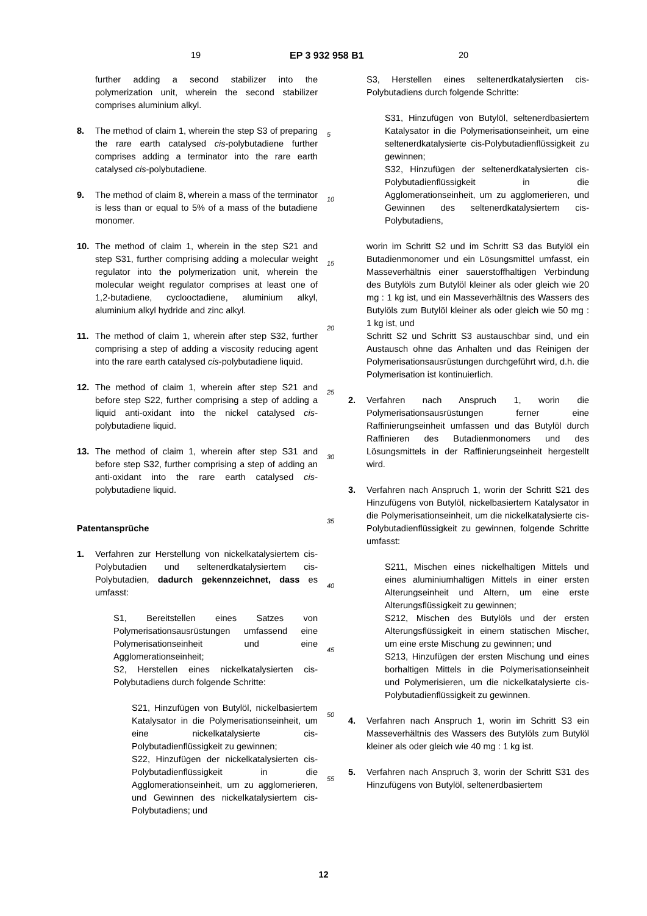19 EP 3 932 958 B1 20
further adding a second stabilizer into the polymerization unit, wherein the second stabilizer comprises aluminium alkyl.
8. The method of claim 1, wherein the step S3 of preparing the rare earth catalysed cis-polybutadiene further comprises adding a terminator into the rare earth catalysed cis-polybutadiene.
9. The method of claim 8, wherein a mass of the terminator is less than or equal to 5% of a mass of the butadiene monomer.
10. The method of claim 1, wherein in the step S21 and step S31, further comprising adding a molecular weight regulator into the polymerization unit, wherein the molecular weight regulator comprises at least one of 1,2-butadiene, cyclooctadiene, aluminium alkyl, aluminium alkyl hydride and zinc alkyl.
11. The method of claim 1, wherein after step S32, further comprising a step of adding a viscosity reducing agent into the rare earth catalysed cis-polybutadiene liquid.
12. The method of claim 1, wherein after step S21 and before step S22, further comprising a step of adding a liquid anti-oxidant into the nickel catalysed cis-polybutadiene liquid.
13. The method of claim 1, wherein after step S31 and before step S32, further comprising a step of adding an anti-oxidant into the rare earth catalysed cis-polybutadiene liquid.
Patentansprüche
1. Verfahren zur Herstellung von nickelkatalysiertem cis-Polybutadien und seltenerdkatalysiertem cis-Polybutadien, dadurch gekennzeichnet, dass es umfasst:
S1, Bereitstellen eines Satzes von Polymerisationsausrüstungen umfassend eine Polymerisationseinheit und eine Agglomerationseinheit;
S2, Herstellen eines nickelkatalysierten cis-Polybutadiens durch folgende Schritte:
S21, Hinzufügen von Butylöl, nickelbasiertem Katalysator in die Polymerisationseinheit, um eine nickelkatalysierte cis-Polybutadienflüssigkeit zu gewinnen;
S22, Hinzufügen der nickelkatalysierten cis-Polybutadienflüssigkeit in die Agglomerationseinheit, um zu agglomerieren, und Gewinnen des nickelkatalysiertem cis-Polybutadiens; und
S3, Herstellen eines seltenerdkatalysierten cis-Polybutadiens durch folgende Schritte:
S31, Hinzufügen von Butylöl, seltenerdbasiertem Katalysator in die Polymerisationseinheit, um eine seltenerdkatalysierte cis-Polybutadienflüssigkeit zu gewinnen;
S32, Hinzufügen der seltenerdkatalysierten cis-Polybutadienflüssigkeit in die Agglomerationseinheit, um zu agglomerieren, und Gewinnen des seltenerdkatalysiertem cis-Polybutadiens,
worin im Schritt S2 und im Schritt S3 das Butylöl ein Butadienmonomer und ein Lösungsmittel umfasst, ein Masseverhältnis einer sauerstoffhaltigen Verbindung des Butylöls zum Butylöl kleiner als oder gleich wie 20 mg : 1 kg ist, und ein Masseverhältnis des Wassers des Butylöls zum Butylöl kleiner als oder gleich wie 50 mg : 1 kg ist, und
Schritt S2 und Schritt S3 austauschbar sind, und ein Austausch ohne das Anhalten und das Reinigen der Polymerisationsausrüstungen durchgeführt wird, d.h. die Polymerisation ist kontinuierlich.
2. Verfahren nach Anspruch 1, worin die Polymerisationsausrüstungen ferner eine Raffinierungseinheit umfassen und das Butylöl durch Raffinieren des Butadienmonomers und des Lösungsmittels in der Raffinierungseinheit hergestellt wird.
3. Verfahren nach Anspruch 1, worin der Schritt S21 des Hinzufügens von Butylöl, nickelbasiertem Katalysator in die Polymerisationseinheit, um die nickelkatalysierte cis-Polybutadienflüssigkeit zu gewinnen, folgende Schritte umfasst:
S211, Mischen eines nickelhaltigen Mittels und eines aluminiumhaltigen Mittels in einer ersten Alterungseinheit und Altern, um eine erste Alterungsflüssigkeit zu gewinnen;
S212, Mischen des Butylöls und der ersten Alterungsflüssigkeit in einem statischen Mischer, um eine erste Mischung zu gewinnen; und
S213, Hinzufügen der ersten Mischung und eines borhaltigen Mittels in die Polymerisationseinheit und Polymerisieren, um die nickelkatalysierte cis-Polybutadienflüssigkeit zu gewinnen.
4. Verfahren nach Anspruch 1, worin im Schritt S3 ein Masseverhältnis des Wassers des Butylöls zum Butylöl kleiner als oder gleich wie 40 mg : 1 kg ist.
5. Verfahren nach Anspruch 3, worin der Schritt S31 des Hinzufügens von Butylöl, seltenerdbasiertem
5
10
15
20
25
30
35
40
45
50
55
12